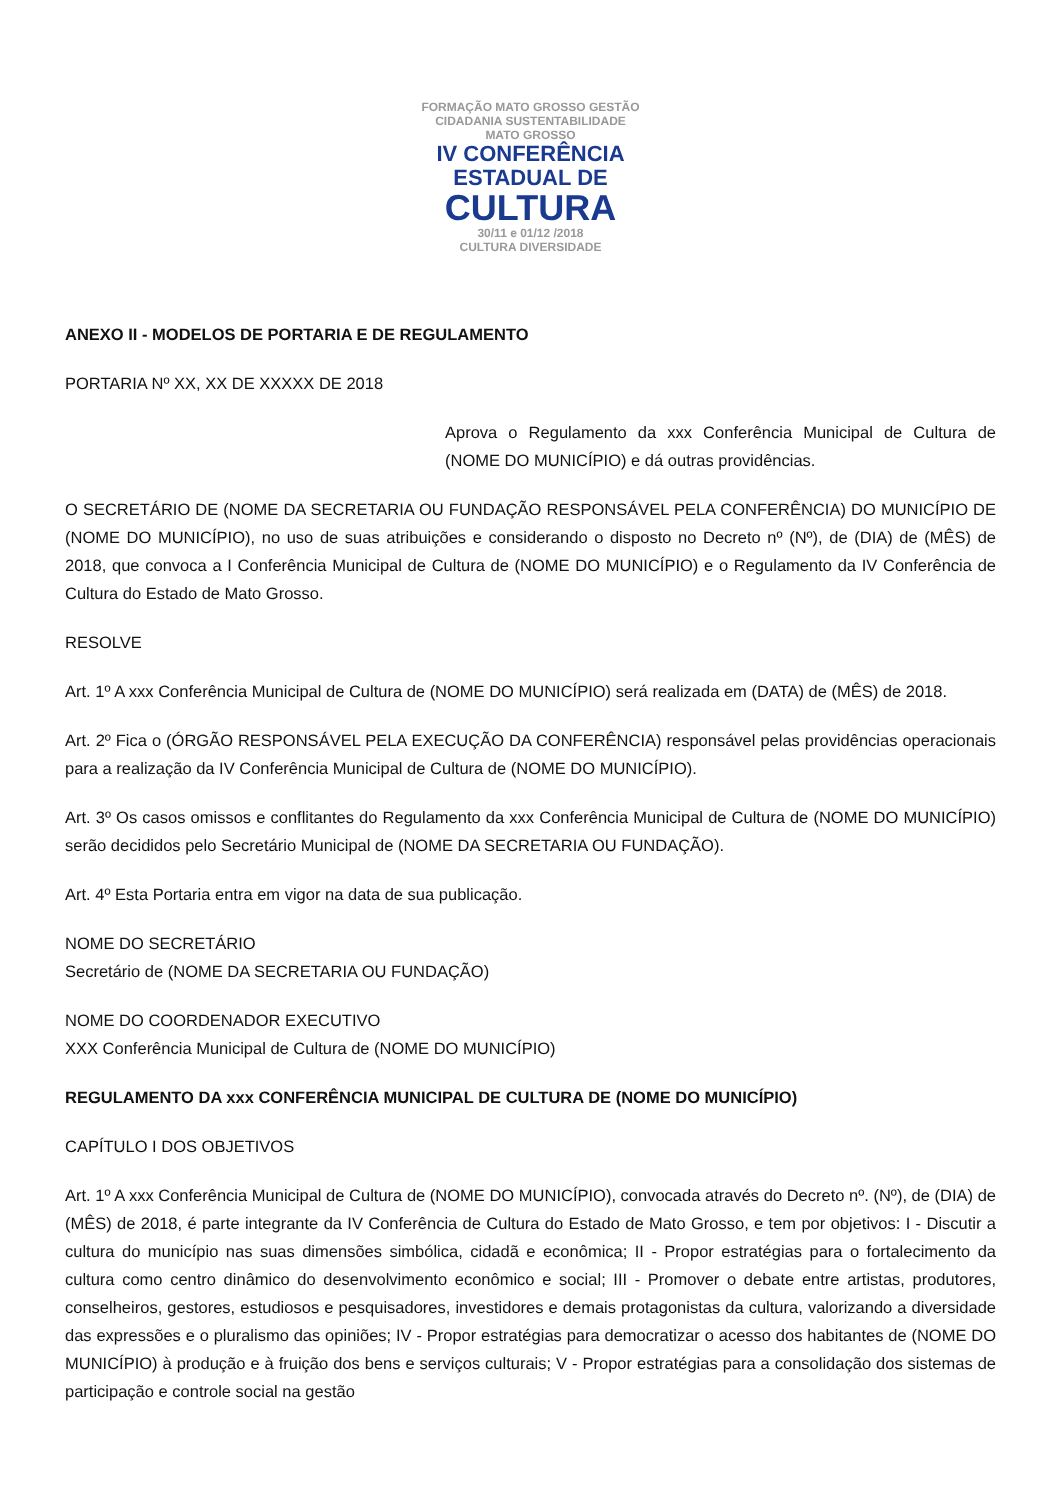FORMAÇÃO MATO GROSSO GESTÃO
CIDADANIA SUSTENTABILIDADE
MATO GROSSO
IV CONFERÊNCIA
ESTADUAL DE
CULTURA
30/11 e 01/12 /2018
CULTURA DIVERSIDADE
ANEXO II - MODELOS DE PORTARIA E DE REGULAMENTO
PORTARIA Nº XX, XX DE XXXXX DE 2018
Aprova o Regulamento da xxx Conferência Municipal de Cultura de (NOME DO MUNICÍPIO) e dá outras providências.
O SECRETÁRIO DE (NOME DA SECRETARIA OU FUNDAÇÃO RESPONSÁVEL PELA CONFERÊNCIA) DO MUNICÍPIO DE (NOME DO MUNICÍPIO), no uso de suas atribuições e considerando o disposto no Decreto nº (Nº), de (DIA) de (MÊS) de 2018, que convoca a I Conferência Municipal de Cultura de (NOME DO MUNICÍPIO) e o Regulamento da IV Conferência de Cultura do Estado de Mato Grosso.
RESOLVE
Art. 1º A xxx Conferência Municipal de Cultura de (NOME DO MUNICÍPIO) será realizada em (DATA) de (MÊS) de 2018.
Art. 2º Fica o (ÓRGÃO RESPONSÁVEL PELA EXECUÇÃO DA CONFERÊNCIA) responsável pelas providências operacionais para a realização da IV Conferência Municipal de Cultura de (NOME DO MUNICÍPIO).
Art. 3º Os casos omissos e conflitantes do Regulamento da xxx Conferência Municipal de Cultura de (NOME DO MUNICÍPIO) serão decididos pelo Secretário Municipal de (NOME DA SECRETARIA OU FUNDAÇÃO).
Art. 4º Esta Portaria entra em vigor na data de sua publicação.
NOME DO SECRETÁRIO
Secretário de (NOME DA SECRETARIA OU FUNDAÇÃO)
NOME DO COORDENADOR EXECUTIVO
XXX Conferência Municipal de Cultura de (NOME DO MUNICÍPIO)
REGULAMENTO DA xxx CONFERÊNCIA MUNICIPAL DE CULTURA DE (NOME DO MUNICÍPIO)
CAPÍTULO I DOS OBJETIVOS
Art. 1º A xxx Conferência Municipal de Cultura de (NOME DO MUNICÍPIO), convocada através do Decreto nº. (Nº), de (DIA) de (MÊS) de 2018, é parte integrante da IV Conferência de Cultura do Estado de Mato Grosso, e tem por objetivos: I - Discutir a cultura do município nas suas dimensões simbólica, cidadã e econômica; II - Propor estratégias para o fortalecimento da cultura como centro dinâmico do desenvolvimento econômico e social; III - Promover o debate entre artistas, produtores, conselheiros, gestores, estudiosos e pesquisadores, investidores e demais protagonistas da cultura, valorizando a diversidade das expressões e o pluralismo das opiniões; IV - Propor estratégias para democratizar o acesso dos habitantes de (NOME DO MUNICÍPIO) à produção e à fruição dos bens e serviços culturais; V - Propor estratégias para a consolidação dos sistemas de participação e controle social na gestão